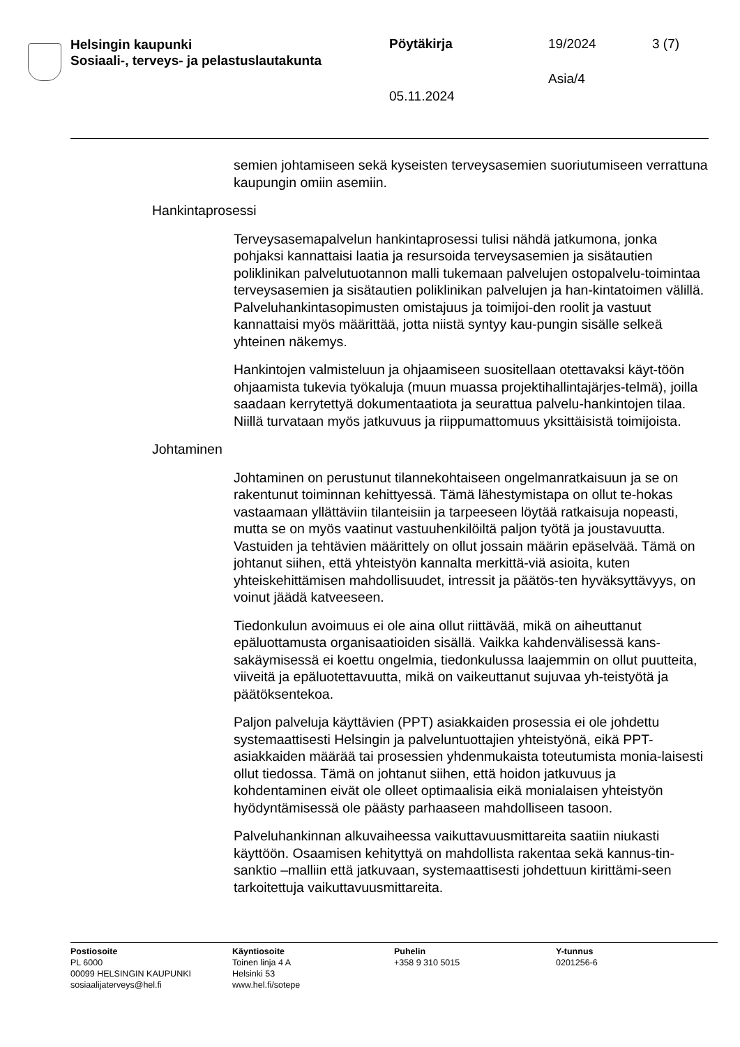Helsingin kaupunki
Sosiaali-, terveys- ja pelastuslautakunta
Pöytäkirja 19/2024 3 (7)
Asia/4
05.11.2024
semien johtamiseen sekä kyseisten terveysasemien suoriutumiseen verrattuna kaupungin omiin asemiin.
Hankintaprosessi
Terveysasemapalvelun hankintaprosessi tulisi nähdä jatkumona, jonka pohjaksi kannattaisi laatia ja resursoida terveysasemien ja sisätautien poliklinikan palvelutuotannon malli tukemaan palvelujen ostopalvelu-toimintaa terveysasemien ja sisätautien poliklinikan palvelujen ja han-kintatoimen välillä. Palveluhankintasopimusten omistajuus ja toimijoi-den roolit ja vastuut kannattaisi myös määrittää, jotta niistä syntyy kau-pungin sisälle selkeä yhteinen näkemys.
Hankintojen valmisteluun ja ohjaamiseen suositellaan otettavaksi käyt-töön ohjaamista tukevia työkaluja (muun muassa projektihallintajärjes-telmä), joilla saadaan kerrytettyä dokumentaatiota ja seurattua palvelu-hankintojen tilaa. Niillä turvataan myös jatkuvuus ja riippumattomuus yksittäisistä toimijoista.
Johtaminen
Johtaminen on perustunut tilannekohtaiseen ongelmanratkaisuun ja se on rakentunut toiminnan kehittyessä. Tämä lähestymistapa on ollut te-hokas vastaamaan yllättäviin tilanteisiin ja tarpeeseen löytää ratkaisuja nopeasti, mutta se on myös vaatinut vastuuhenkilöiltä paljon työtä ja joustavuutta. Vastuiden ja tehtävien määrittely on ollut jossain määrin epäselvää. Tämä on johtanut siihen, että yhteistyön kannalta merkittä-viä asioita, kuten yhteiskehittämisen mahdollisuudet, intressit ja päätös-ten hyväksyttävyys, on voinut jäädä katveeseen.
Tiedonkulun avoimuus ei ole aina ollut riittävää, mikä on aiheuttanut epäluottamusta organisaatioiden sisällä. Vaikka kahdenvälisessä kans-sakäymisessä ei koettu ongelmia, tiedonkulussa laajemmin on ollut puutteita, viiveitä ja epäluotettavuutta, mikä on vaikeuttanut sujuvaa yh-teistyötä ja päätöksentekoa.
Paljon palveluja käyttävien (PPT) asiakkaiden prosessia ei ole johdettu systemaattisesti Helsingin ja palveluntuottajien yhteistyönä, eikä PPT-asiakkaiden määrää tai prosessien yhdenmukaista toteutumista monia-laisesti ollut tiedossa. Tämä on johtanut siihen, että hoidon jatkuvuus ja kohdentaminen eivät ole olleet optimaalisia eikä monialaisen yhteistyön hyödyntämisessä ole päästy parhaaseen mahdolliseen tasoon.
Palveluhankinnan alkuvaiheessa vaikuttavuusmittareita saatiin niukasti käyttöön. Osaamisen kehityttyä on mahdollista rakentaa sekä kannus-tin-sanktio –malliin että jatkuvaan, systemaattisesti johdettuun kirittämi-seen tarkoitettuja vaikuttavuusmittareita.
Postiosoite
PL 6000
00099 HELSINGIN KAUPUNKI
sosiaalijaterveys@hel.fi
Käyntiosoite
Toinen linja 4 A
Helsinki 53
www.hel.fi/sotepe
Puhelin
+358 9 310 5015
Y-tunnus
0201256-6